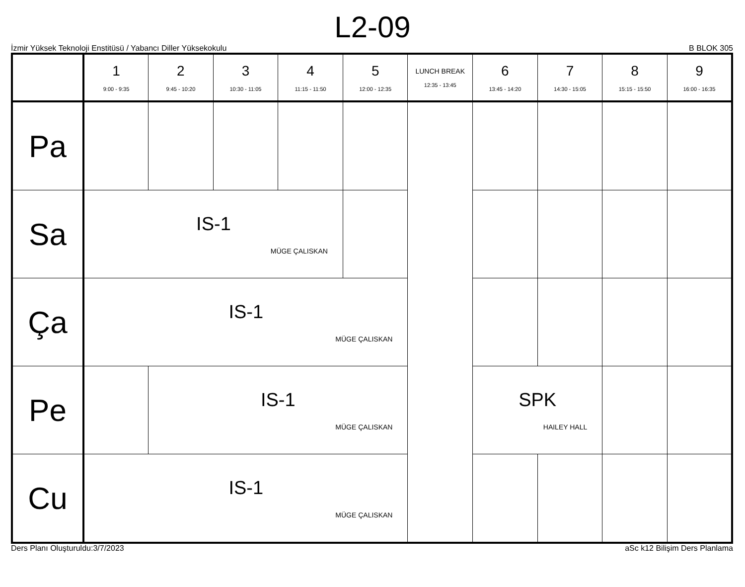L2-09
İzmir Yüksek Teknoloji Enstitüsü / Yabancı Diller Yüksekokulu B BLOK 305
| | 1 9:00 - 9:35 | 2 9:45 - 10:20 | 3 10:30 - 11:05 | 4 11:15 - 11:50 | 5 12:00 - 12:35 | LUNCH BREAK 12:35 - 13:45 | 6 13:45 - 14:20 | 7 14:30 - 15:05 | 8 15:15 - 15:50 | 9 16:00 - 16:35 |
| --- | --- | --- | --- | --- | --- | --- | --- | --- | --- | --- |
| Pa | | | | | | | | | | |
| Sa | IS-1 MÜGE ÇALISKAN | | | | | | | | | |
| Ça | IS-1 MÜGE ÇALISKAN | | | | | | | | | |
| Pe | | IS-1 MÜGE ÇALISKAN | | | | | SPK HAILEY HALL | | | |
| Cu | IS-1 MÜGE ÇALISKAN | | | | | | | | | |
Ders Planı Oluşturuldu:3/7/2023 aSc k12 Bilişim Ders Planlama